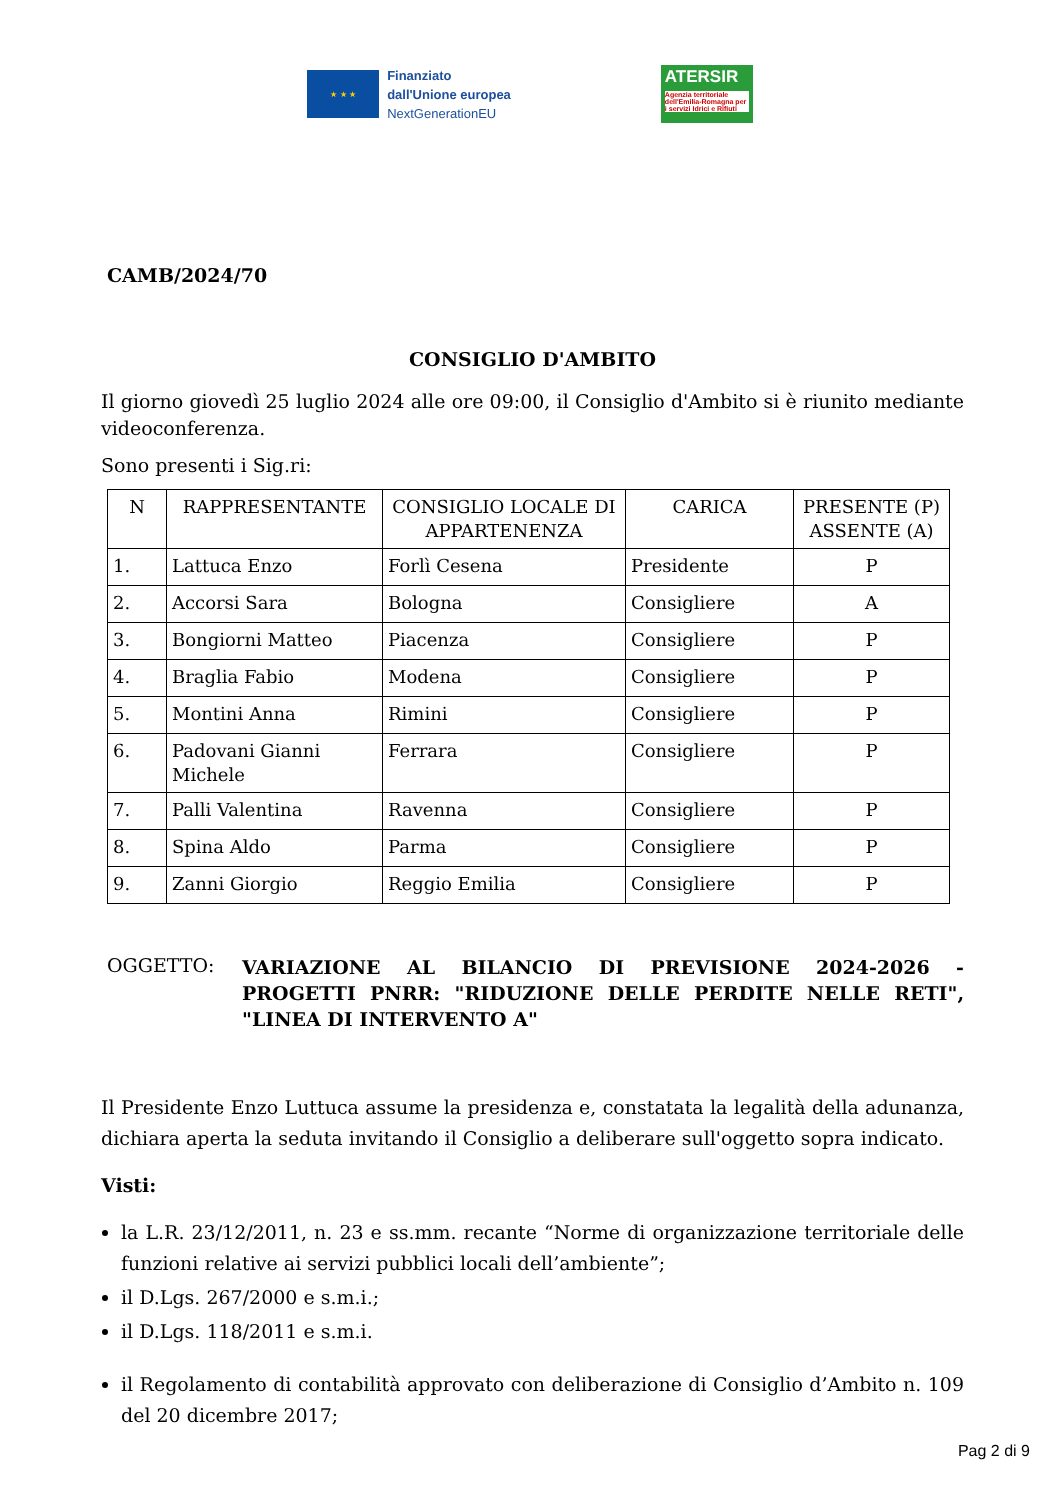★ ★ ★
Finanziato
dall'Unione europea
NextGenerationEU
ATERSIR
Agenzia territoriale dell'Emilia-Romagna per i servizi Idrici e Rifiuti
CAMB/2024/70
CONSIGLIO D'AMBITO
Il giorno giovedì 25 luglio 2024 alle ore 09:00, il Consiglio d'Ambito si è riunito mediante videoconferenza.
Sono presenti i Sig.ri:
| N | RAPPRESENTANTE | CONSIGLIO LOCALE DI APPARTENENZA | CARICA | PRESENTE (P) ASSENTE (A) |
| --- | --- | --- | --- | --- |
| 1. | Lattuca Enzo | Forlì Cesena | Presidente | P |
| 2. | Accorsi Sara | Bologna | Consigliere | A |
| 3. | Bongiorni Matteo | Piacenza | Consigliere | P |
| 4. | Braglia Fabio | Modena | Consigliere | P |
| 5. | Montini Anna | Rimini | Consigliere | P |
| 6. | Padovani Gianni Michele | Ferrara | Consigliere | P |
| 7. | Palli Valentina | Ravenna | Consigliere | P |
| 8. | Spina Aldo | Parma | Consigliere | P |
| 9. | Zanni Giorgio | Reggio Emilia | Consigliere | P |
OGGETTO:
VARIAZIONE AL BILANCIO DI PREVISIONE 2024-2026 - PROGETTI PNRR: "RIDUZIONE DELLE PERDITE NELLE RETI", "LINEA DI INTERVENTO A"
Il Presidente Enzo Luttuca assume la presidenza e, constatata la legalità della adunanza, dichiara aperta la seduta invitando il Consiglio a deliberare sull'oggetto sopra indicato.
Visti:
la L.R. 23/12/2011, n. 23 e ss.mm. recante “Norme di organizzazione territoriale delle funzioni relative ai servizi pubblici locali dell’ambiente”;
il D.Lgs. 267/2000 e s.m.i.;
il D.Lgs. 118/2011 e s.m.i.
il Regolamento di contabilità approvato con deliberazione di Consiglio d’Ambito n. 109 del 20 dicembre 2017;
Pag 2 di 9